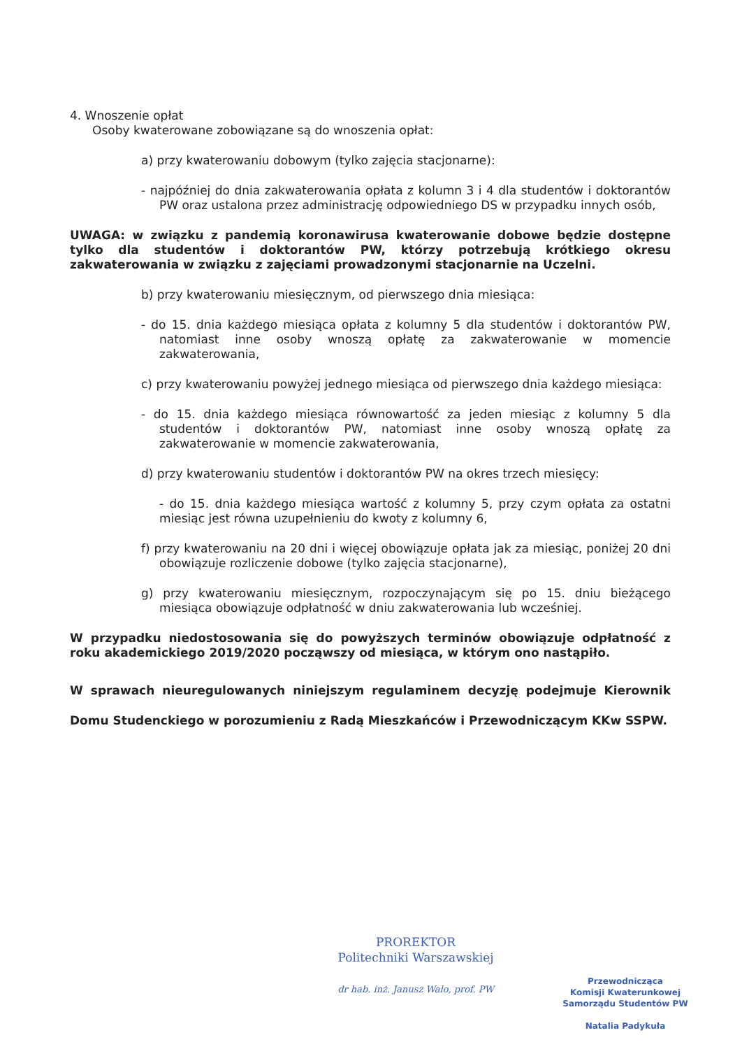4. Wnoszenie opłat
Osoby kwaterowane zobowiązane są do wnoszenia opłat:
a) przy kwaterowaniu dobowym (tylko zajęcia stacjonarne):
- najpóźniej do dnia zakwaterowania opłata z kolumn 3 i 4 dla studentów i doktorantów PW oraz ustalona przez administrację odpowiedniego DS w przypadku innych osób,
UWAGA: w związku z pandemią koronawirusa kwaterowanie dobowe będzie dostępne tylko dla studentów i doktorantów PW, którzy potrzebują krótkiego okresu zakwaterowania w związku z zajęciami prowadzonymi stacjonarnie na Uczelni.
b) przy kwaterowaniu miesięcznym, od pierwszego dnia miesiąca:
- do 15. dnia każdego miesiąca opłata z kolumny 5 dla studentów i doktorantów PW, natomiast inne osoby wnoszą opłatę za zakwaterowanie w momencie zakwaterowania,
c) przy kwaterowaniu powyżej jednego miesiąca od pierwszego dnia każdego miesiąca:
- do 15. dnia każdego miesiąca równowartość za jeden miesiąc z kolumny 5 dla studentów i doktorantów PW, natomiast inne osoby wnoszą opłatę za zakwaterowanie w momencie zakwaterowania,
d) przy kwaterowaniu studentów i doktorantów PW na okres trzech miesięcy:
- do 15. dnia każdego miesiąca wartość z kolumny 5, przy czym opłata za ostatni miesiąc jest równa uzupełnieniu do kwoty z kolumny 6,
f) przy kwaterowaniu na 20 dni i więcej obowiązuje opłata jak za miesiąc, poniżej 20 dni obowiązuje rozliczenie dobowe (tylko zajęcia stacjonarne),
g) przy kwaterowaniu miesięcznym, rozpoczynającym się po 15. dniu bieżącego miesiąca obowiązuje odpłatność w dniu zakwaterowania lub wcześniej.
W przypadku niedostosowania się do powyższych terminów obowiązuje odpłatność z roku akademickiego 2019/2020 począwszy od miesiąca, w którym ono nastąpiło.
W sprawach nieuregulowanych niniejszym regulaminem decyzję podejmuje Kierownik Domu Studenckiego w porozumieniu z Radą Mieszkańców i Przewodniczącym KKw SSPW.
PROREKTOR
Politechniki Warszawskiej
dr hab. inż. Janusz Walo, prof. PW
Przewodnicząca
Komisji Kwaterunkowej
Samorządu Studentów PW
Natalia Padykuła